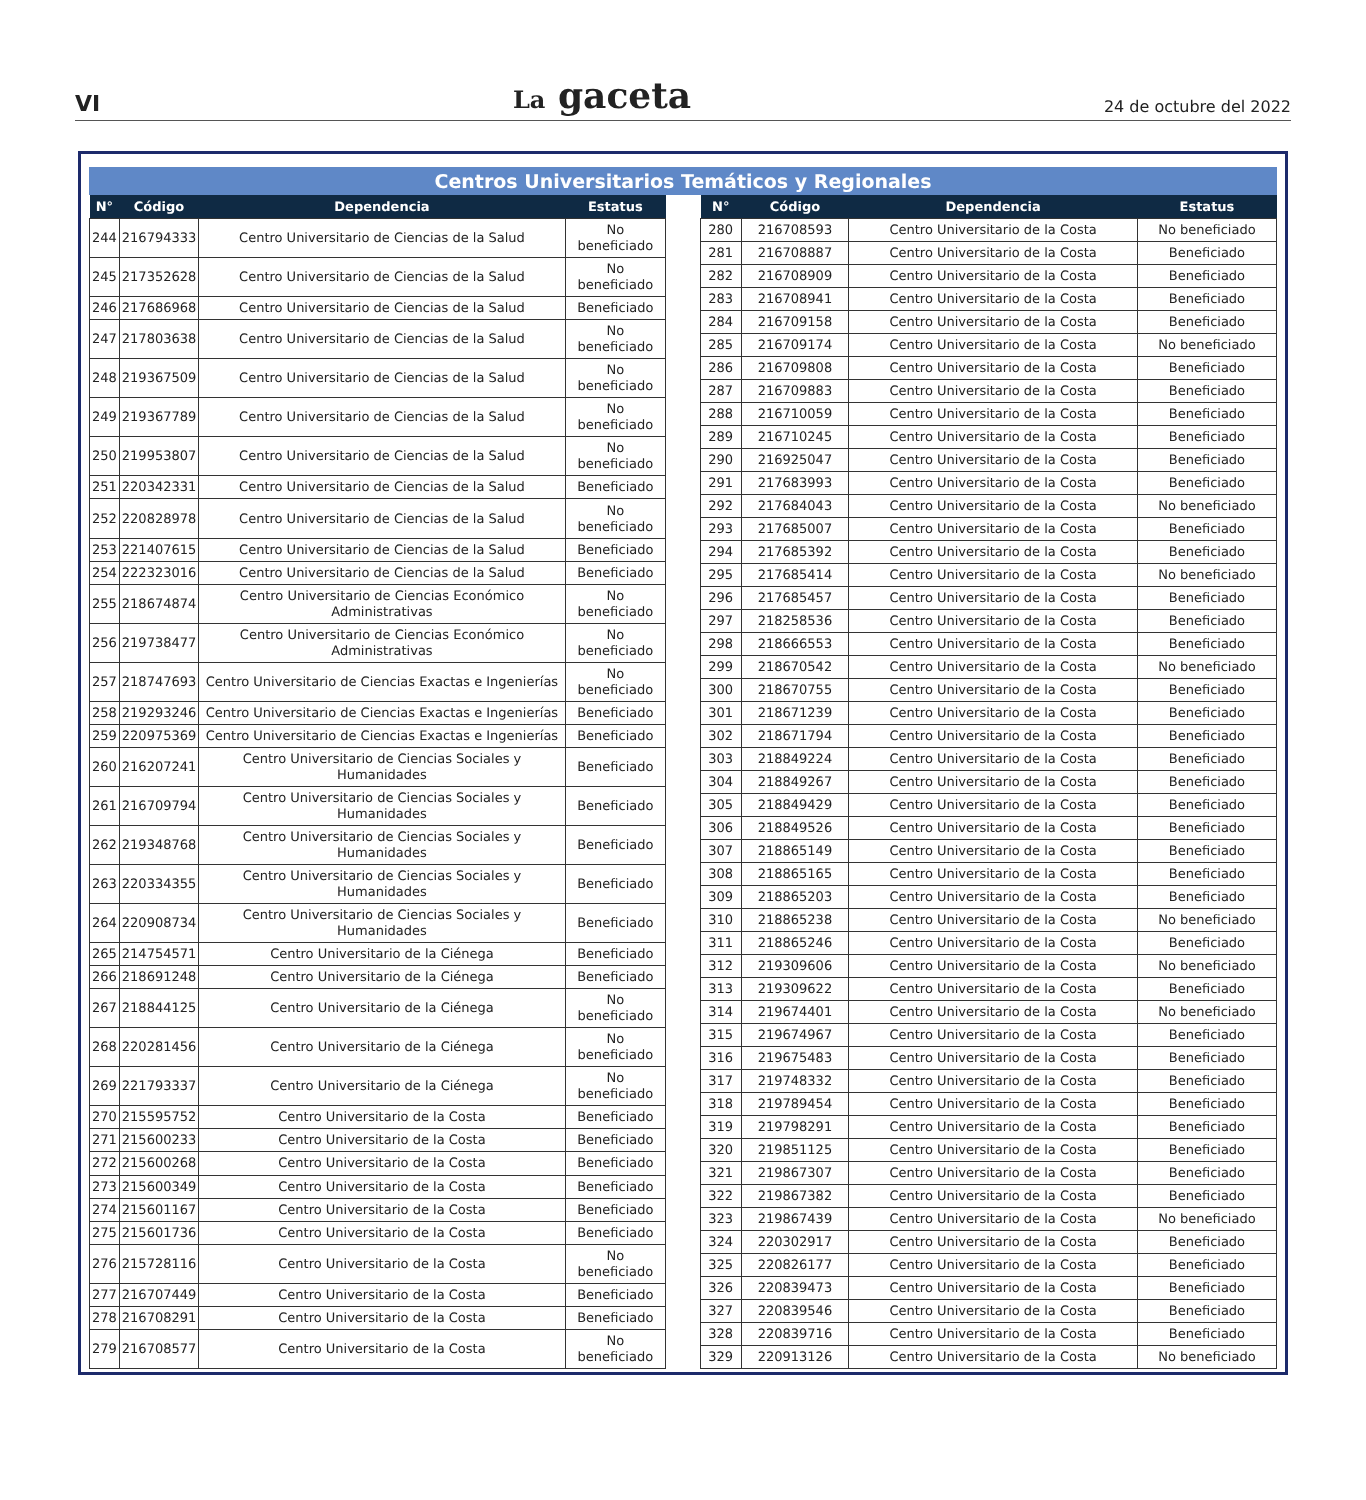VI La gaceta 24 de octubre del 2022
Centros Universitarios Temáticos y Regionales
| N° | Código | Dependencia | Estatus |
| --- | --- | --- | --- |
| 244 | 216794333 | Centro Universitario de Ciencias de la Salud | No beneficiado |
| 245 | 217352628 | Centro Universitario de Ciencias de la Salud | No beneficiado |
| 246 | 217686968 | Centro Universitario de Ciencias de la Salud | Beneficiado |
| 247 | 217803638 | Centro Universitario de Ciencias de la Salud | No beneficiado |
| 248 | 219367509 | Centro Universitario de Ciencias de la Salud | No beneficiado |
| 249 | 219367789 | Centro Universitario de Ciencias de la Salud | No beneficiado |
| 250 | 219953807 | Centro Universitario de Ciencias de la Salud | No beneficiado |
| 251 | 220342331 | Centro Universitario de Ciencias de la Salud | Beneficiado |
| 252 | 220828978 | Centro Universitario de Ciencias de la Salud | No beneficiado |
| 253 | 221407615 | Centro Universitario de Ciencias de la Salud | Beneficiado |
| 254 | 222323016 | Centro Universitario de Ciencias de la Salud | Beneficiado |
| 255 | 218674874 | Centro Universitario de Ciencias Económico Administrativas | No beneficiado |
| 256 | 219738477 | Centro Universitario de Ciencias Económico Administrativas | No beneficiado |
| 257 | 218747693 | Centro Universitario de Ciencias Exactas e Ingenierías | No beneficiado |
| 258 | 219293246 | Centro Universitario de Ciencias Exactas e Ingenierías | Beneficiado |
| 259 | 220975369 | Centro Universitario de Ciencias Exactas e Ingenierías | Beneficiado |
| 260 | 216207241 | Centro Universitario de Ciencias Sociales y Humanidades | Beneficiado |
| 261 | 216709794 | Centro Universitario de Ciencias Sociales y Humanidades | Beneficiado |
| 262 | 219348768 | Centro Universitario de Ciencias Sociales y Humanidades | Beneficiado |
| 263 | 220334355 | Centro Universitario de Ciencias Sociales y Humanidades | Beneficiado |
| 264 | 220908734 | Centro Universitario de Ciencias Sociales y Humanidades | Beneficiado |
| 265 | 214754571 | Centro Universitario de la Ciénega | Beneficiado |
| 266 | 218691248 | Centro Universitario de la Ciénega | Beneficiado |
| 267 | 218844125 | Centro Universitario de la Ciénega | No beneficiado |
| 268 | 220281456 | Centro Universitario de la Ciénega | No beneficiado |
| 269 | 221793337 | Centro Universitario de la Ciénega | No beneficiado |
| 270 | 215595752 | Centro Universitario de la Costa | Beneficiado |
| 271 | 215600233 | Centro Universitario de la Costa | Beneficiado |
| 272 | 215600268 | Centro Universitario de la Costa | Beneficiado |
| 273 | 215600349 | Centro Universitario de la Costa | Beneficiado |
| 274 | 215601167 | Centro Universitario de la Costa | Beneficiado |
| 275 | 215601736 | Centro Universitario de la Costa | Beneficiado |
| 276 | 215728116 | Centro Universitario de la Costa | No beneficiado |
| 277 | 216707449 | Centro Universitario de la Costa | Beneficiado |
| 278 | 216708291 | Centro Universitario de la Costa | Beneficiado |
| 279 | 216708577 | Centro Universitario de la Costa | No beneficiado |
| N° | Código | Dependencia | Estatus |
| --- | --- | --- | --- |
| 280 | 216708593 | Centro Universitario de la Costa | No beneficiado |
| 281 | 216708887 | Centro Universitario de la Costa | Beneficiado |
| 282 | 216708909 | Centro Universitario de la Costa | Beneficiado |
| 283 | 216708941 | Centro Universitario de la Costa | Beneficiado |
| 284 | 216709158 | Centro Universitario de la Costa | Beneficiado |
| 285 | 216709174 | Centro Universitario de la Costa | No beneficiado |
| 286 | 216709808 | Centro Universitario de la Costa | Beneficiado |
| 287 | 216709883 | Centro Universitario de la Costa | Beneficiado |
| 288 | 216710059 | Centro Universitario de la Costa | Beneficiado |
| 289 | 216710245 | Centro Universitario de la Costa | Beneficiado |
| 290 | 216925047 | Centro Universitario de la Costa | Beneficiado |
| 291 | 217683993 | Centro Universitario de la Costa | Beneficiado |
| 292 | 217684043 | Centro Universitario de la Costa | No beneficiado |
| 293 | 217685007 | Centro Universitario de la Costa | Beneficiado |
| 294 | 217685392 | Centro Universitario de la Costa | Beneficiado |
| 295 | 217685414 | Centro Universitario de la Costa | No beneficiado |
| 296 | 217685457 | Centro Universitario de la Costa | Beneficiado |
| 297 | 218258536 | Centro Universitario de la Costa | Beneficiado |
| 298 | 218666553 | Centro Universitario de la Costa | Beneficiado |
| 299 | 218670542 | Centro Universitario de la Costa | No beneficiado |
| 300 | 218670755 | Centro Universitario de la Costa | Beneficiado |
| 301 | 218671239 | Centro Universitario de la Costa | Beneficiado |
| 302 | 218671794 | Centro Universitario de la Costa | Beneficiado |
| 303 | 218849224 | Centro Universitario de la Costa | Beneficiado |
| 304 | 218849267 | Centro Universitario de la Costa | Beneficiado |
| 305 | 218849429 | Centro Universitario de la Costa | Beneficiado |
| 306 | 218849526 | Centro Universitario de la Costa | Beneficiado |
| 307 | 218865149 | Centro Universitario de la Costa | Beneficiado |
| 308 | 218865165 | Centro Universitario de la Costa | Beneficiado |
| 309 | 218865203 | Centro Universitario de la Costa | Beneficiado |
| 310 | 218865238 | Centro Universitario de la Costa | No beneficiado |
| 311 | 218865246 | Centro Universitario de la Costa | Beneficiado |
| 312 | 219309606 | Centro Universitario de la Costa | No beneficiado |
| 313 | 219309622 | Centro Universitario de la Costa | Beneficiado |
| 314 | 219674401 | Centro Universitario de la Costa | No beneficiado |
| 315 | 219674967 | Centro Universitario de la Costa | Beneficiado |
| 316 | 219675483 | Centro Universitario de la Costa | Beneficiado |
| 317 | 219748332 | Centro Universitario de la Costa | Beneficiado |
| 318 | 219789454 | Centro Universitario de la Costa | Beneficiado |
| 319 | 219798291 | Centro Universitario de la Costa | Beneficiado |
| 320 | 219851125 | Centro Universitario de la Costa | Beneficiado |
| 321 | 219867307 | Centro Universitario de la Costa | Beneficiado |
| 322 | 219867382 | Centro Universitario de la Costa | Beneficiado |
| 323 | 219867439 | Centro Universitario de la Costa | No beneficiado |
| 324 | 220302917 | Centro Universitario de la Costa | Beneficiado |
| 325 | 220826177 | Centro Universitario de la Costa | Beneficiado |
| 326 | 220839473 | Centro Universitario de la Costa | Beneficiado |
| 327 | 220839546 | Centro Universitario de la Costa | Beneficiado |
| 328 | 220839716 | Centro Universitario de la Costa | Beneficiado |
| 329 | 220913126 | Centro Universitario de la Costa | No beneficiado |